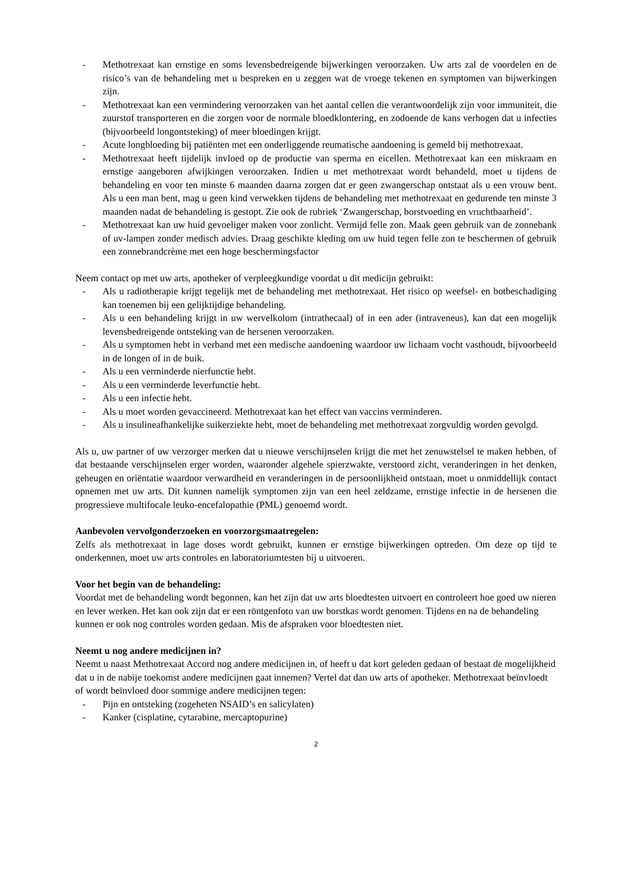- Methotrexaat kan ernstige en soms levensbedreigende bijwerkingen veroorzaken. Uw arts zal de voordelen en de risico’s van de behandeling met u bespreken en u zeggen wat de vroege tekenen en symptomen van bijwerkingen zijn.
- Methotrexaat kan een vermindering veroorzaken van het aantal cellen die verantwoordelijk zijn voor immuniteit, die zuurstof transporteren en die zorgen voor de normale bloedklontering, en zodoende de kans verhogen dat u infecties (bijvoorbeeld longontsteking) of meer bloedingen krijgt.
- Acute longbloeding bij patiënten met een onderliggende reumatische aandoening is gemeld bij methotrexaat.
- Methotrexaat heeft tijdelijk invloed op de productie van sperma en eicellen. Methotrexaat kan een miskraam en ernstige aangeboren afwijkingen veroorzaken. Indien u met methotrexaat wordt behandeld, moet u tijdens de behandeling en voor ten minste 6 maanden daarna zorgen dat er geen zwangerschap ontstaat als u een vrouw bent. Als u een man bent, mag u geen kind verwekken tijdens de behandeling met methotrexaat en gedurende ten minste 3 maanden nadat de behandeling is gestopt. Zie ook de rubriek ‘Zwangerschap, borstvoeding en vruchtbaarheid’.
- Methotrexaat kan uw huid gevoeliger maken voor zonlicht. Vermijd felle zon. Maak geen gebruik van de zonnebank of uv-lampen zonder medisch advies. Draag geschikte kleding om uw huid tegen felle zon te beschermen of gebruik een zonnebrandcrème met een hoge beschermingsfactor
Neem contact op met uw arts, apotheker of verpleegkundige voordat u dit medicijn gebruikt:
- Als u radiotherapie krijgt tegelijk met de behandeling met methotrexaat. Het risico op weefsel- en botbeschadiging kan toenemen bij een gelijktijdige behandeling.
- Als u een behandeling krijgt in uw wervelkolom (intrathecaal) of in een ader (intraveneus), kan dat een mogelijk levensbedreigende ontsteking van de hersenen veroorzaken.
- Als u symptomen hebt in verband met een medische aandoening waardoor uw lichaam vocht vasthoudt, bijvoorbeeld in de longen of in de buik.
- Als u een verminderde nierfunctie hebt.
- Als u een verminderde leverfunctie hebt.
- Als u een infectie hebt.
- Als u moet worden gevaccineerd. Methotrexaat kan het effect van vaccins verminderen.
- Als u insulineafhankelijke suikerziekte hebt, moet de behandeling met methotrexaat zorgvuldig worden gevolgd.
Als u, uw partner of uw verzorger merken dat u nieuwe verschijnselen krijgt die met het zenuwstelsel te maken hebben, of dat bestaande verschijnselen erger worden, waaronder algehele spierzwakte, verstoord zicht, veranderingen in het denken, geheugen en oriëntatie waardoor verwardheid en veranderingen in de persoonlijkheid ontstaan, moet u onmiddellijk contact opnemen met uw arts. Dit kunnen namelijk symptomen zijn van een heel zeldzame, ernstige infectie in de hersenen die progressieve multifocale leuko-encefalopathie (PML) genoemd wordt.
Aanbevolen vervolgonderzoeken en voorzorgsmaatregelen:
Zelfs als methotrexaat in lage doses wordt gebruikt, kunnen er ernstige bijwerkingen optreden. Om deze op tijd te onderkennen, moet uw arts controles en laboratoriumtesten bij u uitvoeren.
Voor het begin van de behandeling:
Voordat met de behandeling wordt begonnen, kan het zijn dat uw arts bloedtesten uitvoert en controleert hoe goed uw nieren en lever werken. Het kan ook zijn dat er een röntgenfoto van uw borstkas wordt genomen. Tijdens en na de behandeling kunnen er ook nog controles worden gedaan. Mis de afspraken voor bloedtesten niet.
Neemt u nog andere medicijnen in?
Neemt u naast Methotrexaat Accord nog andere medicijnen in, of heeft u dat kort geleden gedaan of bestaat de mogelijkheid dat u in de nabije toekomst andere medicijnen gaat innemen? Vertel dat dan uw arts of apotheker. Methotrexaat beïnvloedt of wordt beïnvloed door sommige andere medicijnen tegen:
- Pijn en ontsteking (zogeheten NSAID’s en salicylaten)
- Kanker (cisplatine, cytarabine, mercaptopurine)
2